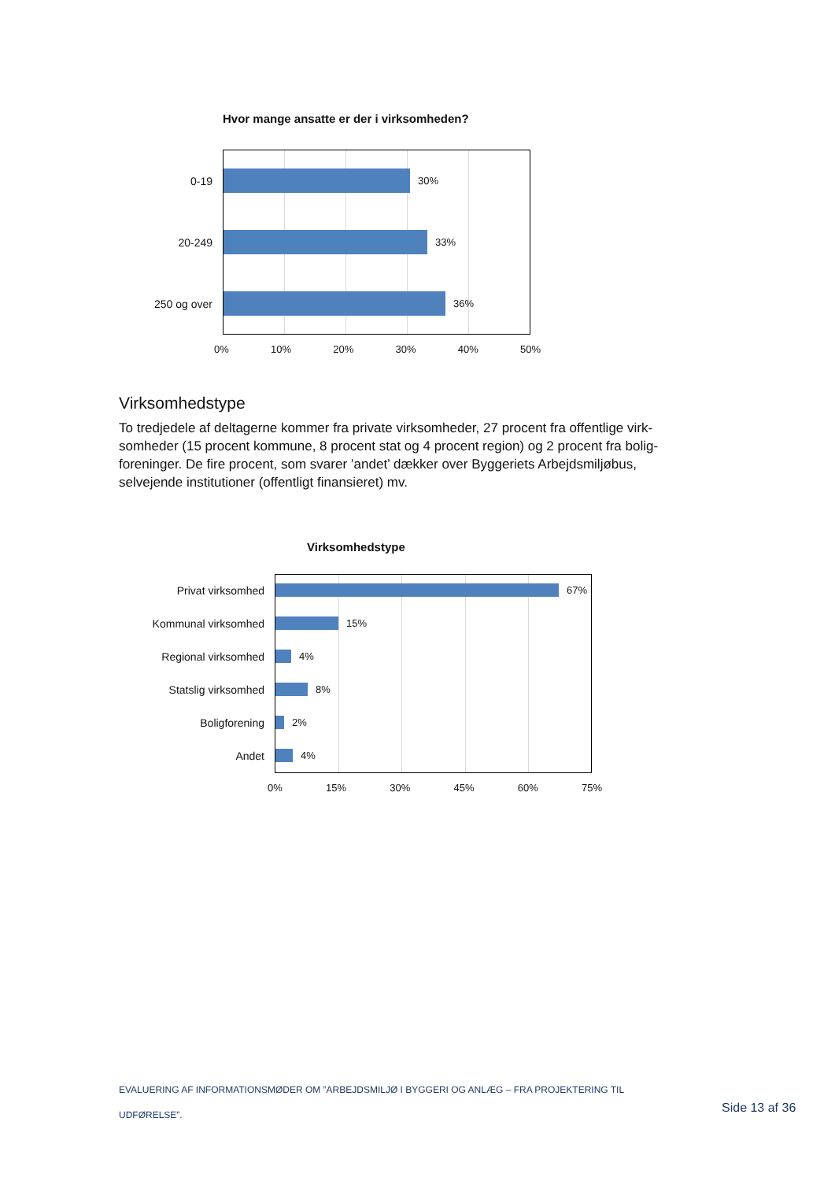Hvor mange ansatte er der i virksomheden?
0-19 30%
20-249 33%
250 og over 36%
0% 10% 20% 30% 40% 50%
Virksomhedstype
To tredjedele af deltagerne kommer fra private virksomheder, 27 procent fra offentlige virk-somheder (15 procent kommune, 8 procent stat og 4 procent region) og 2 procent fra bolig-foreninger. De fire procent, som svarer ’andet’ dækker over Byggeriets Arbejdsmiljøbus, selvejende institutioner (offentligt finansieret) mv.
Virksomhedstype
Privat virksomhed 67%
Kommunal virksomhed 15%
Regional virksomhed 4%
Statslig virksomhed 8%
Boligforening 2%
Andet 4%
0% 15% 30% 45% 60% 75%
EVALUERING AF INFORMATIONSMØDER OM ”ARBEJDSMILJØ I BYGGERI OG ANLÆG – FRA PROJEKTERING TIL UDFØRELSE”.
Side 13 af 36